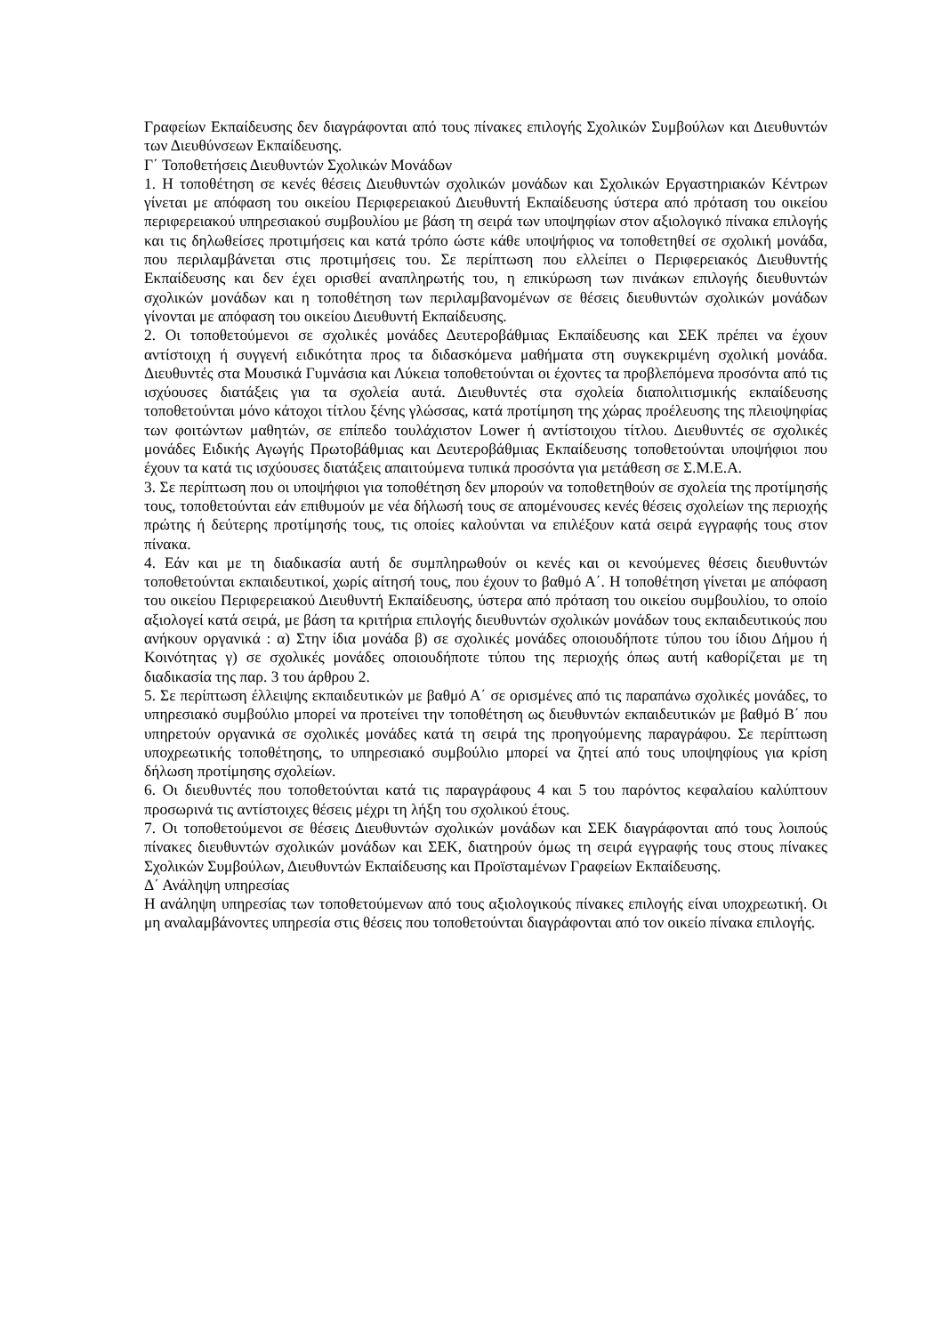Γραφείων Εκπαίδευσης δεν διαγράφονται από τους πίνακες επιλογής Σχολικών Συμβούλων και Διευθυντών των Διευθύνσεων Εκπαίδευσης.
Γ΄ Τοποθετήσεις Διευθυντών Σχολικών Μονάδων
1. Η τοποθέτηση σε κενές θέσεις Διευθυντών σχολικών μονάδων και Σχολικών Εργαστηριακών Κέντρων γίνεται με απόφαση του οικείου Περιφερειακού Διευθυντή Εκπαίδευσης ύστερα από πρόταση του οικείου περιφερειακού υπηρεσιακού συμβουλίου με βάση τη σειρά των υποψηφίων στον αξιολογικό πίνακα επιλογής και τις δηλωθείσες προτιμήσεις και κατά τρόπο ώστε κάθε υποψήφιος να τοποθετηθεί σε σχολική μονάδα, που περιλαμβάνεται στις προτιμήσεις του. Σε περίπτωση που ελλείπει ο Περιφερειακός Διευθυντής Εκπαίδευσης και δεν έχει ορισθεί αναπληρωτής του, η επικύρωση των πινάκων επιλογής διευθυντών σχολικών μονάδων και η τοποθέτηση των περιλαμβανομένων σε θέσεις διευθυντών σχολικών μονάδων γίνονται με απόφαση του οικείου Διευθυντή Εκπαίδευσης.
2. Οι τοποθετούμενοι σε σχολικές μονάδες Δευτεροβάθμιας Εκπαίδευσης και ΣΕΚ πρέπει να έχουν αντίστοιχη ή συγγενή ειδικότητα προς τα διδασκόμενα μαθήματα στη συγκεκριμένη σχολική μονάδα. Διευθυντές στα Μουσικά Γυμνάσια και Λύκεια τοποθετούνται οι έχοντες τα προβλεπόμενα προσόντα από τις ισχύουσες διατάξεις για τα σχολεία αυτά. Διευθυντές στα σχολεία διαπολιτισμικής εκπαίδευσης τοποθετούνται μόνο κάτοχοι τίτλου ξένης γλώσσας, κατά προτίμηση της χώρας προέλευσης της πλειοψηφίας των φοιτώντων μαθητών, σε επίπεδο τουλάχιστον Lower ή αντίστοιχου τίτλου. Διευθυντές σε σχολικές μονάδες Ειδικής Αγωγής Πρωτοβάθμιας και Δευτεροβάθμιας Εκπαίδευσης τοποθετούνται υποψήφιοι που έχουν τα κατά τις ισχύουσες διατάξεις απαιτούμενα τυπικά προσόντα για μετάθεση σε Σ.Μ.Ε.Α.
3. Σε περίπτωση που οι υποψήφιοι για τοποθέτηση δεν μπορούν να τοποθετηθούν σε σχολεία της προτίμησής τους, τοποθετούνται εάν επιθυμούν με νέα δήλωσή τους σε απομένουσες κενές θέσεις σχολείων της περιοχής πρώτης ή δεύτερης προτίμησής τους, τις οποίες καλούνται να επιλέξουν κατά σειρά εγγραφής τους στον πίνακα.
4. Εάν και με τη διαδικασία αυτή δε συμπληρωθούν οι κενές και οι κενούμενες θέσεις διευθυντών τοποθετούνται εκπαιδευτικοί, χωρίς αίτησή τους, που έχουν το βαθμό Α΄. Η τοποθέτηση γίνεται με απόφαση του οικείου Περιφερειακού Διευθυντή Εκπαίδευσης, ύστερα από πρόταση του οικείου συμβουλίου, το οποίο αξιολογεί κατά σειρά, με βάση τα κριτήρια επιλογής διευθυντών σχολικών μονάδων τους εκπαιδευτικούς που ανήκουν οργανικά : α) Στην ίδια μονάδα β) σε σχολικές μονάδες οποιουδήποτε τύπου του ίδιου Δήμου ή Κοινότητας γ) σε σχολικές μονάδες οποιουδήποτε τύπου της περιοχής όπως αυτή καθορίζεται με τη διαδικασία της παρ. 3 του άρθρου 2.
5. Σε περίπτωση έλλειψης εκπαιδευτικών με βαθμό Α΄ σε ορισμένες από τις παραπάνω σχολικές μονάδες, το υπηρεσιακό συμβούλιο μπορεί να προτείνει την τοποθέτηση ως διευθυντών εκπαιδευτικών με βαθμό Β΄ που υπηρετούν οργανικά σε σχολικές μονάδες κατά τη σειρά της προηγούμενης παραγράφου. Σε περίπτωση υποχρεωτικής τοποθέτησης, το υπηρεσιακό συμβούλιο μπορεί να ζητεί από τους υποψηφίους για κρίση δήλωση προτίμησης σχολείων.
6. Οι διευθυντές που τοποθετούνται κατά τις παραγράφους 4 και 5 του παρόντος κεφαλαίου καλύπτουν προσωρινά τις αντίστοιχες θέσεις μέχρι τη λήξη του σχολικού έτους.
7. Οι τοποθετούμενοι σε θέσεις Διευθυντών σχολικών μονάδων και ΣΕΚ διαγράφονται από τους λοιπούς πίνακες διευθυντών σχολικών μονάδων και ΣΕΚ, διατηρούν όμως τη σειρά εγγραφής τους στους πίνακες Σχολικών Συμβούλων, Διευθυντών Εκπαίδευσης και Προϊσταμένων Γραφείων Εκπαίδευσης.
Δ΄ Ανάληψη υπηρεσίας
Η ανάληψη υπηρεσίας των τοποθετούμενων από τους αξιολογικούς πίνακες επιλογής είναι υποχρεωτική. Οι μη αναλαμβάνοντες υπηρεσία στις θέσεις που τοποθετούνται διαγράφονται από τον οικείο πίνακα επιλογής.